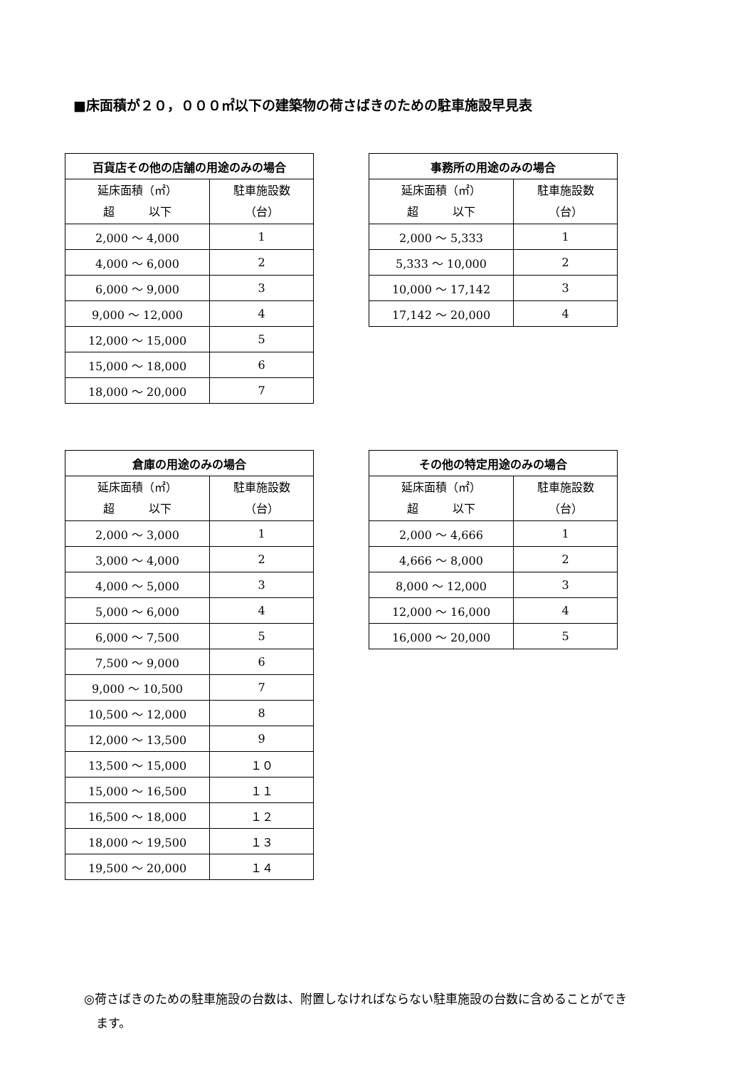■床面積が２０，０００㎡以下の建築物の荷さばきのための駐車施設早見表
| 百貨店その他の店舗の用途のみの場合 | |
| --- | --- |
| 延床面積（㎡） 超 以下 | 駐車施設数 （台） |
| 2,000 ～ 4,000 | 1 |
| 4,000 ～ 6,000 | 2 |
| 6,000 ～ 9,000 | 3 |
| 9,000 ～ 12,000 | 4 |
| 12,000 ～ 15,000 | 5 |
| 15,000 ～ 18,000 | 6 |
| 18,000 ～ 20,000 | 7 |
| 事務所の用途のみの場合 | |
| --- | --- |
| 延床面積（㎡） 超 以下 | 駐車施設数 （台） |
| 2,000 ～ 5,333 | 1 |
| 5,333 ～ 10,000 | 2 |
| 10,000 ～ 17,142 | 3 |
| 17,142 ～ 20,000 | 4 |
| 倉庫の用途のみの場合 | |
| --- | --- |
| 延床面積（㎡） 超 以下 | 駐車施設数 （台） |
| 2,000 ～ 3,000 | 1 |
| 3,000 ～ 4,000 | 2 |
| 4,000 ～ 5,000 | 3 |
| 5,000 ～ 6,000 | 4 |
| 6,000 ～ 7,500 | 5 |
| 7,500 ～ 9,000 | 6 |
| 9,000 ～ 10,500 | 7 |
| 10,500 ～ 12,000 | 8 |
| 12,000 ～ 13,500 | 9 |
| 13,500 ～ 15,000 | １０ |
| 15,000 ～ 16,500 | １１ |
| 16,500 ～ 18,000 | １２ |
| 18,000 ～ 19,500 | １３ |
| 19,500 ～ 20,000 | １４ |
| その他の特定用途のみの場合 | |
| --- | --- |
| 延床面積（㎡） 超 以下 | 駐車施設数 （台） |
| 2,000 ～ 4,666 | 1 |
| 4,666 ～ 8,000 | 2 |
| 8,000 ～ 12,000 | 3 |
| 12,000 ～ 16,000 | 4 |
| 16,000 ～ 20,000 | 5 |
◎荷さばきのための駐車施設の台数は、附置しなければならない駐車施設の台数に含めることができ
　ます。